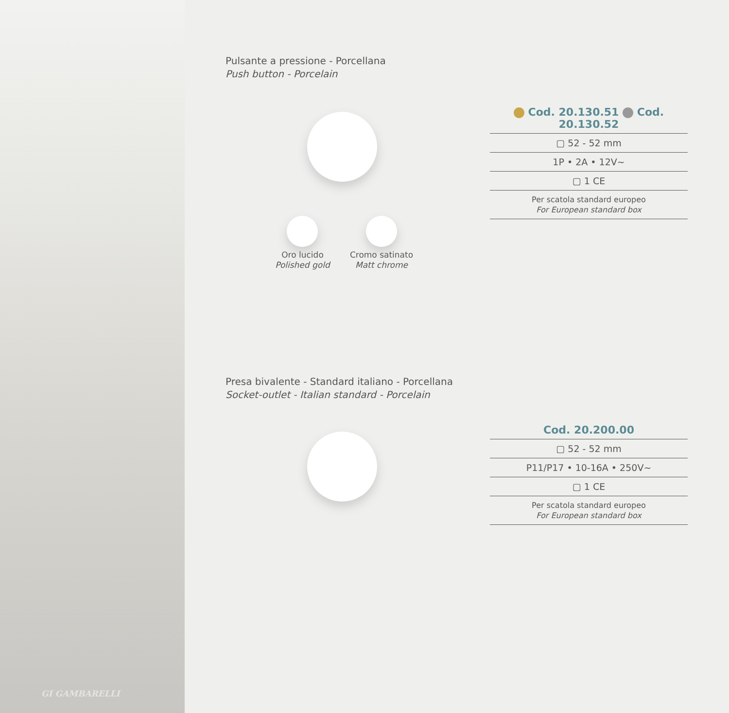GI GAMBARELLI
Pulsante a pressione - Porcellana
Push button - Porcelain
Oro lucido
Polished gold
Cromo satinato
Matt chrome
Cod. 20.130.51 Cod. 20.130.52
▢ 52 - 52 mm
1P • 2A • 12V~
▢ 1 CE
Per scatola standard europeo
For European standard box
Presa bivalente - Standard italiano - Porcellana
Socket-outlet - Italian standard - Porcelain
Cod. 20.200.00
▢ 52 - 52 mm
P11/P17 • 10-16A • 250V~
▢ 1 CE
Per scatola standard europeo
For European standard box